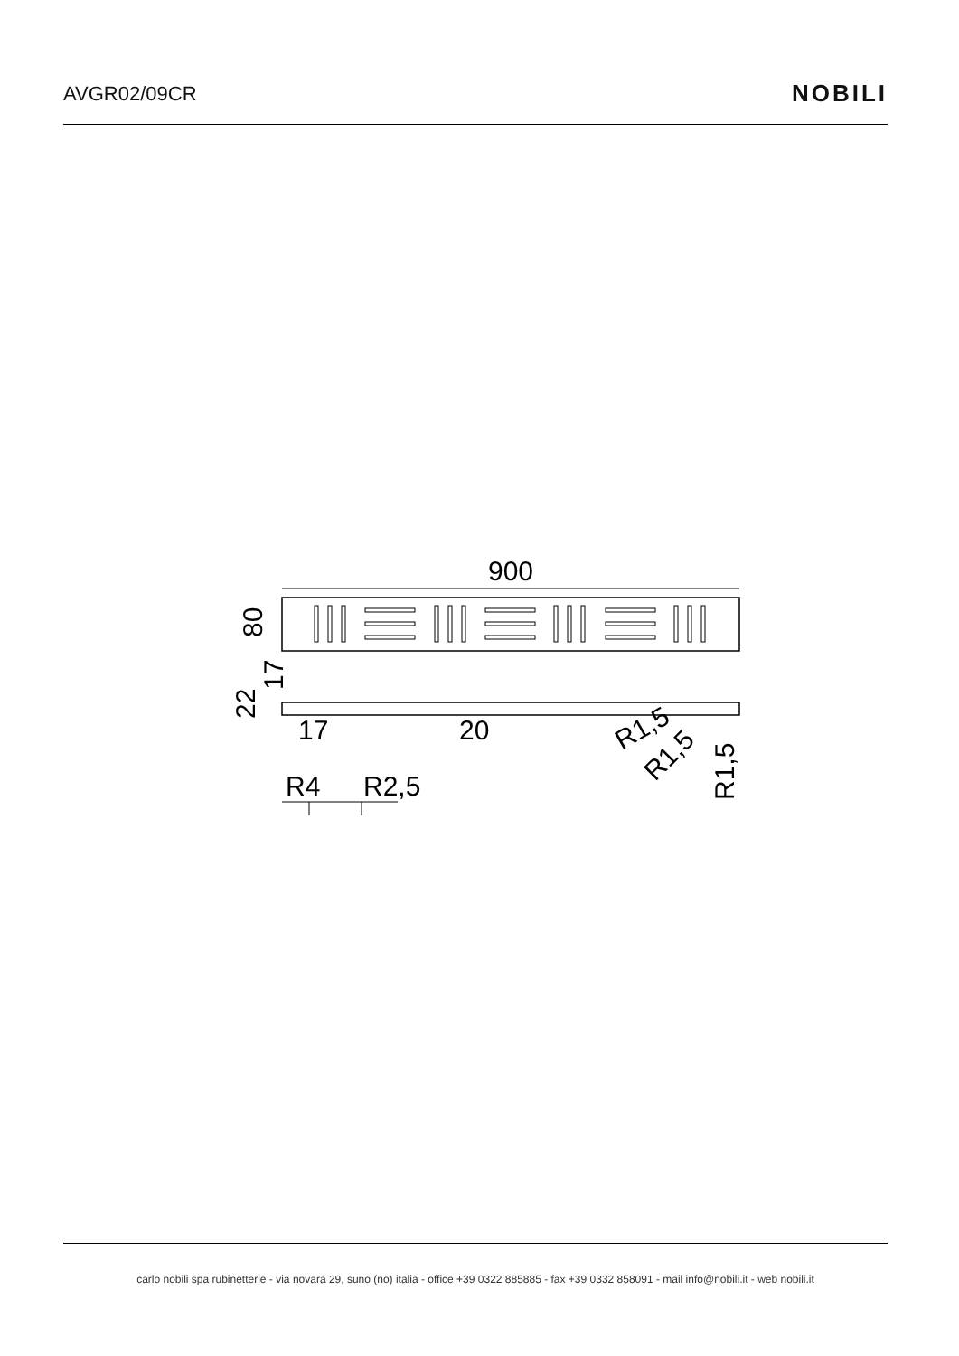AVGR02/09CR
NOBILI
900
80
22
17
17
20
R1,5
R1,5
R1,5
R4
R2,5
carlo nobili spa rubinetterie - via novara 29, suno (no) italia - office +39 0322 885885 - fax +39 0332 858091 - mail info@nobili.it - web nobili.it